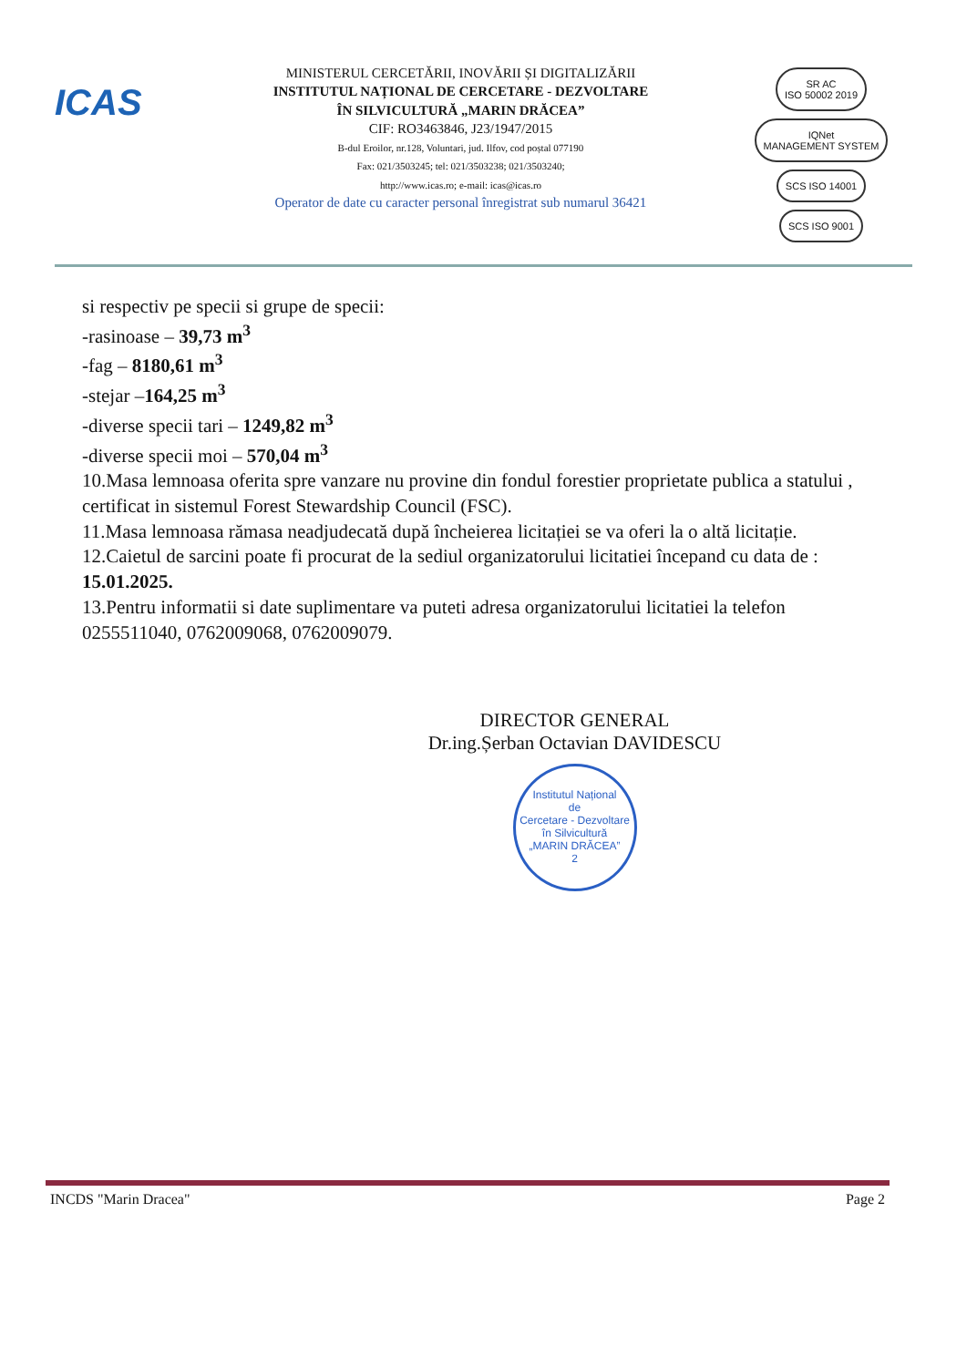ICAS
MINISTERUL CERCETĂRII, INOVĂRII ȘI DIGITALIZĂRII
INSTITUTUL NAȚIONAL DE CERCETARE - DEZVOLTARE
ÎN SILVICULTURĂ „MARIN DRĂCEA”
CIF: RO3463846, J23/1947/2015
B-dul Eroilor, nr.128, Voluntari, jud. Ilfov, cod poștal 077190
Fax: 021/3503245; tel: 021/3503238; 021/3503240;
http://www.icas.ro; e-mail: icas@icas.ro
Operator de date cu caracter personal înregistrat sub numarul 36421
SR AC
ISO 50002 2019 IQNet
MANAGEMENT SYSTEM
SCS ISO 14001 SCS ISO 9001
si respectiv pe specii si grupe de specii:
-rasinoase – 39,73 m<sup>3</sup>
-fag – 8180,61 m<sup>3</sup>
-stejar –164,25 m<sup>3</sup>
-diverse specii tari – 1249,82 m<sup>3</sup>
-diverse specii moi – 570,04 m<sup>3</sup>
10.Masa lemnoasa oferita spre vanzare nu provine din fondul forestier proprietate publica a statului , certificat in sistemul Forest Stewardship Council (FSC).
11.Masa lemnoasa rămasa neadjudecată după încheierea licitației se va oferi la o altă licitație.
12.Caietul de sarcini poate fi procurat de la sediul organizatorului licitatiei începand cu data de : 15.01.2025.
13.Pentru informatii si date suplimentare va puteti adresa organizatorului licitatiei la telefon 0255511040, 0762009068, 0762009079.
DIRECTOR GENERAL
Dr.ing.Șerban Octavian DAVIDESCU
Institutul Național
de
Cercetare - Dezvoltare
în Silvicultură
„MARIN DRĂCEA”
2
INCDS "Marin Dracea" Page 2